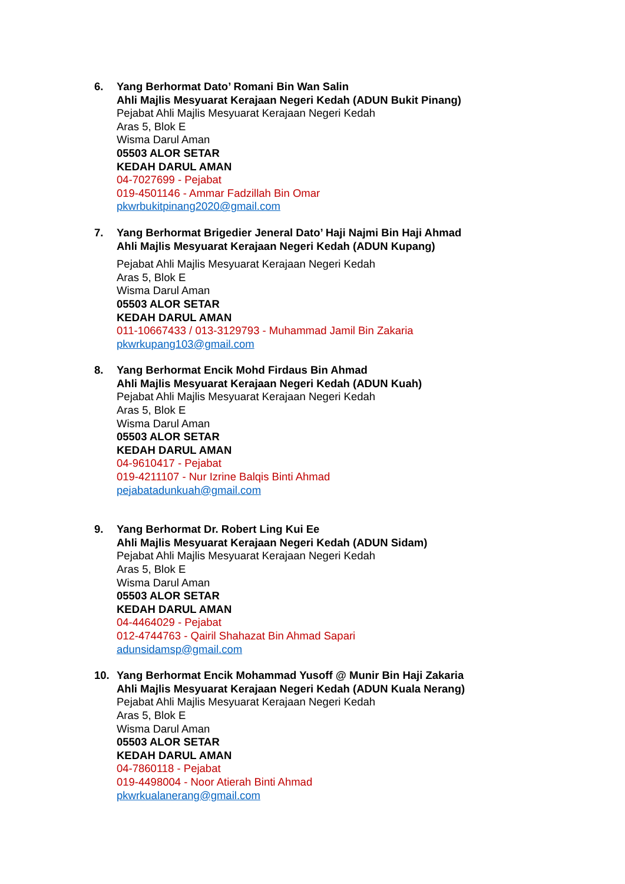6. Yang Berhormat Dato’ Romani Bin Wan Salin
Ahli Majlis Mesyuarat Kerajaan Negeri Kedah (ADUN Bukit Pinang)
Pejabat Ahli Majlis Mesyuarat Kerajaan Negeri Kedah
Aras 5, Blok E
Wisma Darul Aman
05503 ALOR SETAR
KEDAH DARUL AMAN
04-7027699 - Pejabat
019-4501146 - Ammar Fadzillah Bin Omar
pkwrbukitpinang2020@gmail.com
7. Yang Berhormat Brigedier Jeneral Dato’ Haji Najmi Bin Haji Ahmad
Ahli Majlis Mesyuarat Kerajaan Negeri Kedah (ADUN Kupang)
Pejabat Ahli Majlis Mesyuarat Kerajaan Negeri Kedah
Aras 5, Blok E
Wisma Darul Aman
05503 ALOR SETAR
KEDAH DARUL AMAN
011-10667433 / 013-3129793 - Muhammad Jamil Bin Zakaria
pkwrkupang103@gmail.com
8. Yang Berhormat Encik Mohd Firdaus Bin Ahmad
Ahli Majlis Mesyuarat Kerajaan Negeri Kedah (ADUN Kuah)
Pejabat Ahli Majlis Mesyuarat Kerajaan Negeri Kedah
Aras 5, Blok E
Wisma Darul Aman
05503 ALOR SETAR
KEDAH DARUL AMAN
04-9610417 - Pejabat
019-4211107 - Nur Izrine Balqis Binti Ahmad
pejabatadunkuah@gmail.com
9. Yang Berhormat Dr. Robert Ling Kui Ee
Ahli Majlis Mesyuarat Kerajaan Negeri Kedah (ADUN Sidam)
Pejabat Ahli Majlis Mesyuarat Kerajaan Negeri Kedah
Aras 5, Blok E
Wisma Darul Aman
05503 ALOR SETAR
KEDAH DARUL AMAN
04-4464029 - Pejabat
012-4744763 - Qairil Shahazat Bin Ahmad Sapari
adunsidamsp@gmail.com
10. Yang Berhormat Encik Mohammad Yusoff @ Munir Bin Haji Zakaria
Ahli Majlis Mesyuarat Kerajaan Negeri Kedah (ADUN Kuala Nerang)
Pejabat Ahli Majlis Mesyuarat Kerajaan Negeri Kedah
Aras 5, Blok E
Wisma Darul Aman
05503 ALOR SETAR
KEDAH DARUL AMAN
04-7860118 - Pejabat
019-4498004 - Noor Atierah Binti Ahmad
pkwrkualanerang@gmail.com